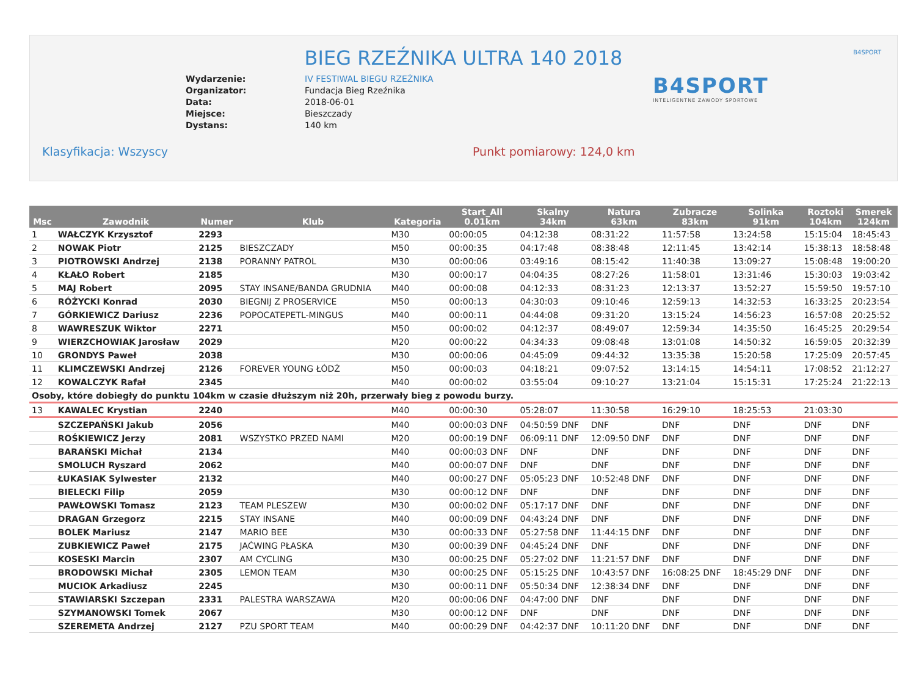B4SPORT
BIEG RZEŹNIKA ULTRA 140 2018
Wydarzenie:
Organizator:
Data:
Miejsce:
Dystans:
IV FESTIWAL BIEGU RZEŹNIKA
Fundacja Bieg Rzeźnika
2018-06-01
Bieszczady
140 km
B4SPORT
INTELIGENTNE ZAWODY SPORTOWE
Klasyfikacja: Wszyscy Punkt pomiarowy: 124,0 km
| Msc | Zawodnik | Numer | Klub | Kategoria | Start_All 0.01km | Skalny 34km | Natura 63km | Zubracze 83km | Solinka 91km | Roztoki 104km | Smerek 124km |
| --- | --- | --- | --- | --- | --- | --- | --- | --- | --- | --- | --- |
| 1 | WAŁCZYK Krzysztof | 2293 | | M30 | 00:00:05 | 04:12:38 | 08:31:22 | 11:57:58 | 13:24:58 | 15:15:04 | 18:45:43 |
| 2 | NOWAK Piotr | 2125 | BIESZCZADY | M50 | 00:00:35 | 04:17:48 | 08:38:48 | 12:11:45 | 13:42:14 | 15:38:13 | 18:58:48 |
| 3 | PIOTROWSKI Andrzej | 2138 | PORANNY PATROL | M30 | 00:00:06 | 03:49:16 | 08:15:42 | 11:40:38 | 13:09:27 | 15:08:48 | 19:00:20 |
| 4 | KŁAŁO Robert | 2185 | | M30 | 00:00:17 | 04:04:35 | 08:27:26 | 11:58:01 | 13:31:46 | 15:30:03 | 19:03:42 |
| 5 | MAJ Robert | 2095 | STAY INSANE/BANDA GRUDNIA | M40 | 00:00:08 | 04:12:33 | 08:31:23 | 12:13:37 | 13:52:27 | 15:59:50 | 19:57:10 |
| 6 | RÓŻYCKI Konrad | 2030 | BIEGNIJ Z PROSERVICE | M50 | 00:00:13 | 04:30:03 | 09:10:46 | 12:59:13 | 14:32:53 | 16:33:25 | 20:23:54 |
| 7 | GÓRKIEWICZ Dariusz | 2236 | POPOCATEPETL-MINGUS | M40 | 00:00:11 | 04:44:08 | 09:31:20 | 13:15:24 | 14:56:23 | 16:57:08 | 20:25:52 |
| 8 | WAWRESZUK Wiktor | 2271 | | M50 | 00:00:02 | 04:12:37 | 08:49:07 | 12:59:34 | 14:35:50 | 16:45:25 | 20:29:54 |
| 9 | WIERZCHOWIAK Jarosław | 2029 | | M20 | 00:00:22 | 04:34:33 | 09:08:48 | 13:01:08 | 14:50:32 | 16:59:05 | 20:32:39 |
| 10 | GRONDYS Paweł | 2038 | | M30 | 00:00:06 | 04:45:09 | 09:44:32 | 13:35:38 | 15:20:58 | 17:25:09 | 20:57:45 |
| 11 | KLIMCZEWSKI Andrzej | 2126 | FOREVER YOUNG ŁÓDŹ | M50 | 00:00:03 | 04:18:21 | 09:07:52 | 13:14:15 | 14:54:11 | 17:08:52 | 21:12:27 |
| 12 | KOWALCZYK Rafał | 2345 | | M40 | 00:00:02 | 03:55:04 | 09:10:27 | 13:21:04 | 15:15:31 | 17:25:24 | 21:22:13 |
| Osoby, które dobiegły do punktu 104km w czasie dłuższym niż 20h, przerwały bieg z powodu burzy. | | | | | | | | | | | |
| 13 | KAWALEC Krystian | 2240 | | M40 | 00:00:30 | 05:28:07 | 11:30:58 | 16:29:10 | 18:25:53 | 21:03:30 | |
| | SZCZEPAŃSKI Jakub | 2056 | | M40 | 00:00:03 DNF | 04:50:59 DNF | DNF | DNF | DNF | DNF | DNF |
| | ROŚKIEWICZ Jerzy | 2081 | WSZYSTKO PRZED NAMI | M20 | 00:00:19 DNF | 06:09:11 DNF | 12:09:50 DNF | DNF | DNF | DNF | DNF |
| | BARAŃSKI Michał | 2134 | | M40 | 00:00:03 DNF | DNF | DNF | DNF | DNF | DNF | DNF |
| | SMOLUCH Ryszard | 2062 | | M40 | 00:00:07 DNF | DNF | DNF | DNF | DNF | DNF | DNF |
| | ŁUKASIAK Sylwester | 2132 | | M40 | 00:00:27 DNF | 05:05:23 DNF | 10:52:48 DNF | DNF | DNF | DNF | DNF |
| | BIELECKI Filip | 2059 | | M30 | 00:00:12 DNF | DNF | DNF | DNF | DNF | DNF | DNF |
| | PAWŁOWSKI Tomasz | 2123 | TEAM PLESZEW | M30 | 00:00:02 DNF | 05:17:17 DNF | DNF | DNF | DNF | DNF | DNF |
| | DRAGAN Grzegorz | 2215 | STAY INSANE | M40 | 00:00:09 DNF | 04:43:24 DNF | DNF | DNF | DNF | DNF | DNF |
| | BOLEK Mariusz | 2147 | MARIO BEE | M30 | 00:00:33 DNF | 05:27:58 DNF | 11:44:15 DNF | DNF | DNF | DNF | DNF |
| | ZUBKIEWICZ Paweł | 2175 | JAĆWING PŁASKA | M30 | 00:00:39 DNF | 04:45:24 DNF | DNF | DNF | DNF | DNF | DNF |
| | KOSESKI Marcin | 2307 | AM CYCLING | M30 | 00:00:25 DNF | 05:27:02 DNF | 11:21:57 DNF | DNF | DNF | DNF | DNF |
| | BRODOWSKI Michał | 2305 | LEMON TEAM | M30 | 00:00:25 DNF | 05:15:25 DNF | 10:43:57 DNF | 16:08:25 DNF | 18:45:29 DNF | DNF | DNF |
| | MUCIOK Arkadiusz | 2245 | | M30 | 00:00:11 DNF | 05:50:34 DNF | 12:38:34 DNF | DNF | DNF | DNF | DNF |
| | STAWIARSKI Szczepan | 2331 | PALESTRA WARSZAWA | M20 | 00:00:06 DNF | 04:47:00 DNF | DNF | DNF | DNF | DNF | DNF |
| | SZYMANOWSKI Tomek | 2067 | | M30 | 00:00:12 DNF | DNF | DNF | DNF | DNF | DNF | DNF |
| | SZEREMETA Andrzej | 2127 | PZU SPORT TEAM | M40 | 00:00:29 DNF | 04:42:37 DNF | 10:11:20 DNF | DNF | DNF | DNF | DNF |